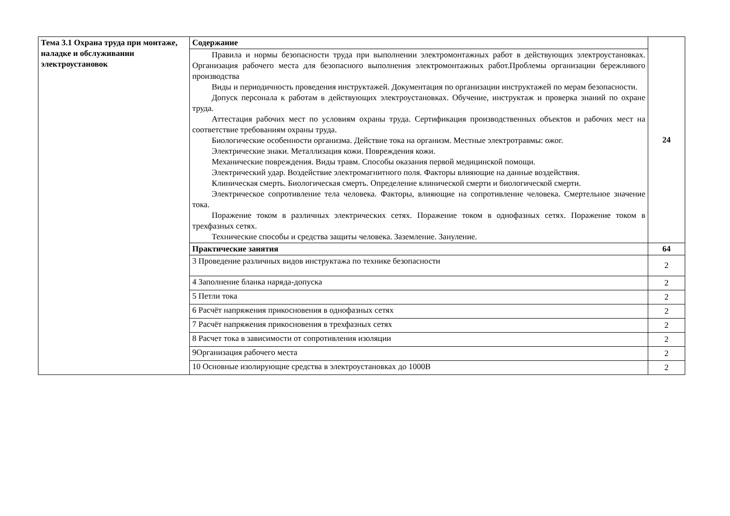| Тема 3.1 Охрана труда при монтаже, наладке и обслуживании электроустановок | Содержание | 24 |
| | Правила и нормы безопасности труда при выполнении электромонтажных работ в действующих электроустановках. Организация рабочего места для безопасного выполнения электромонтажных работ.Проблемы организации бережливого производства Виды и периодичность проведения инструктажей. Документация по организации инструктажей по мерам безопасности. Допуск персонала к работам в действующих электроустановках. Обучение, инструктаж и проверка знаний по охране труда. Аттестация рабочих мест по условиям охраны труда. Сертификация производственных объектов и рабочих мест на соответствие требованиям охраны труда. Биологические особенности организма. Действие тока на организм. Местные электротравмы: ожог. Электрические знаки. Металлизация кожи. Повреждения кожи. Механические повреждения. Виды травм. Способы оказания первой медицинской помощи. Электрический удар. Воздействие электромагнитного поля. Факторы влияющие на данные воздействия. Клиническая смерть. Биологическая смерть. Определение клинической смерти и биологической смерти. Электрическое сопротивление тела человека. Факторы, влияющие на сопротивление человека. Смертельное значение тока. Поражение током в различных электрических сетях. Поражение током в однофазных сетях. Поражение током в трехфазных сетях. Технические способы и средства защиты человека. Заземление. Зануление. | |
| | Практические занятия | 64 |
| | 3 Проведение различных видов инструктажа по технике безопасности | 2 |
| | 4 Заполнение бланка наряда-допуска | 2 |
| | 5 Петли тока | 2 |
| | 6 Расчёт напряжения прикосновения в однофазных сетях | 2 |
| | 7 Расчёт напряжения прикосновения в трехфазных сетях | 2 |
| | 8 Расчет тока в зависимости от сопротивления изоляции | 2 |
| | 9Организация рабочего места | 2 |
| | 10 Основные изолирующие средства в электроустановках до 1000В | 2 |